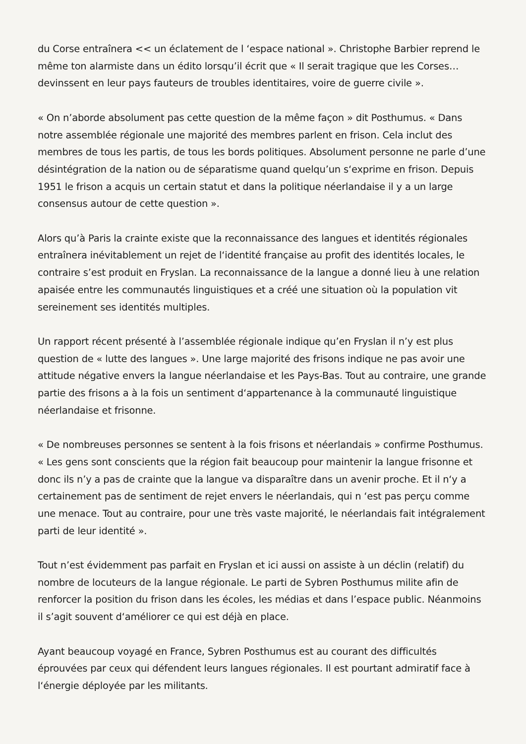du Corse entraînera << un éclatement de l ‘espace national ». Christophe Barbier reprend le même ton alarmiste dans un édito lorsqu’il écrit que « Il serait tragique que les Corses… devinssent en leur pays fauteurs de troubles identitaires, voire de guerre civile ».
« On n’aborde absolument pas cette question de la même façon » dit Posthumus. « Dans notre assemblée régionale une majorité des membres parlent en frison. Cela inclut des membres de tous les partis, de tous les bords politiques. Absolument personne ne parle d’une désintégration de la nation ou de séparatisme quand quelqu’un s‘exprime en frison. Depuis 1951 le frison a acquis un certain statut et dans la politique néerlandaise il y a un large consensus autour de cette question ».
Alors qu’à Paris la crainte existe que la reconnaissance des langues et identités régionales entraînera inévitablement un rejet de l‘identité française au profit des identités locales, le contraire s’est produit en Fryslan. La reconnaissance de la langue a donné lieu à une relation apaisée entre les communautés linguistiques et a créé une situation où la population vit sereinement ses identités multiples.
Un rapport récent présenté à l’assemblée régionale indique qu’en Fryslan il n’y est plus question de « lutte des langues ». Une large majorité des frisons indique ne pas avoir une attitude négative envers la langue néerlandaise et les Pays-Bas. Tout au contraire, une grande partie des frisons a à la fois un sentiment d‘appartenance à la communauté linguistique néerlandaise et frisonne.
« De nombreuses personnes se sentent à la fois frisons et néerlandais » confirme Posthumus. « Les gens sont conscients que la région fait beaucoup pour maintenir la langue frisonne et donc ils n’y a pas de crainte que la langue va disparaître dans un avenir proche. Et il n‘y a certainement pas de sentiment de rejet envers le néerlandais, qui n ‘est pas perçu comme une menace. Tout au contraire, pour une très vaste majorité, le néerlandais fait intégralement parti de leur identité ».
Tout n’est évidemment pas parfait en Fryslan et ici aussi on assiste à un déclin (relatif) du nombre de locuteurs de la langue régionale. Le parti de Sybren Posthumus milite afin de renforcer la position du frison dans les écoles, les médias et dans l’espace public. Néanmoins il s’agit souvent d‘améliorer ce qui est déjà en place.
Ayant beaucoup voyagé en France, Sybren Posthumus est au courant des difficultés éprouvées par ceux qui défendent leurs langues régionales. Il est pourtant admiratif face à l‘énergie déployée par les militants.